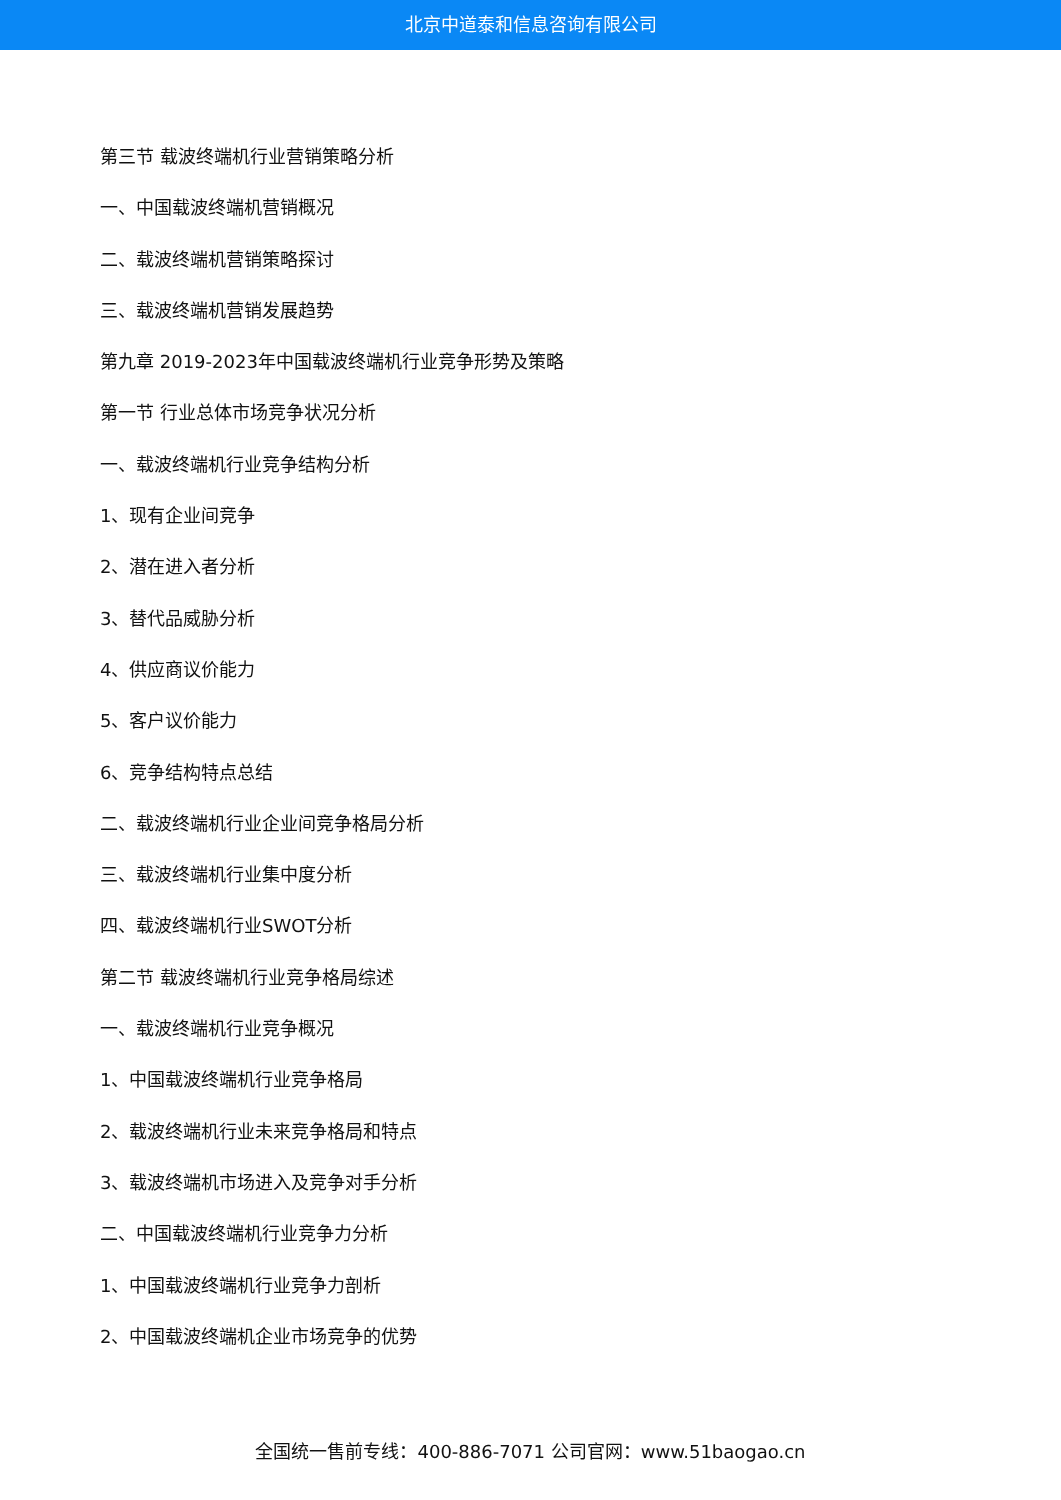北京中道泰和信息咨询有限公司
第三节 载波终端机行业营销策略分析
一、中国载波终端机营销概况
二、载波终端机营销策略探讨
三、载波终端机营销发展趋势
第九章 2019-2023年中国载波终端机行业竞争形势及策略
第一节 行业总体市场竞争状况分析
一、载波终端机行业竞争结构分析
1、现有企业间竞争
2、潜在进入者分析
3、替代品威胁分析
4、供应商议价能力
5、客户议价能力
6、竞争结构特点总结
二、载波终端机行业企业间竞争格局分析
三、载波终端机行业集中度分析
四、载波终端机行业SWOT分析
第二节 载波终端机行业竞争格局综述
一、载波终端机行业竞争概况
1、中国载波终端机行业竞争格局
2、载波终端机行业未来竞争格局和特点
3、载波终端机市场进入及竞争对手分析
二、中国载波终端机行业竞争力分析
1、中国载波终端机行业竞争力剖析
2、中国载波终端机企业市场竞争的优势
全国统一售前专线：400-886-7071 公司官网：www.51baogao.cn